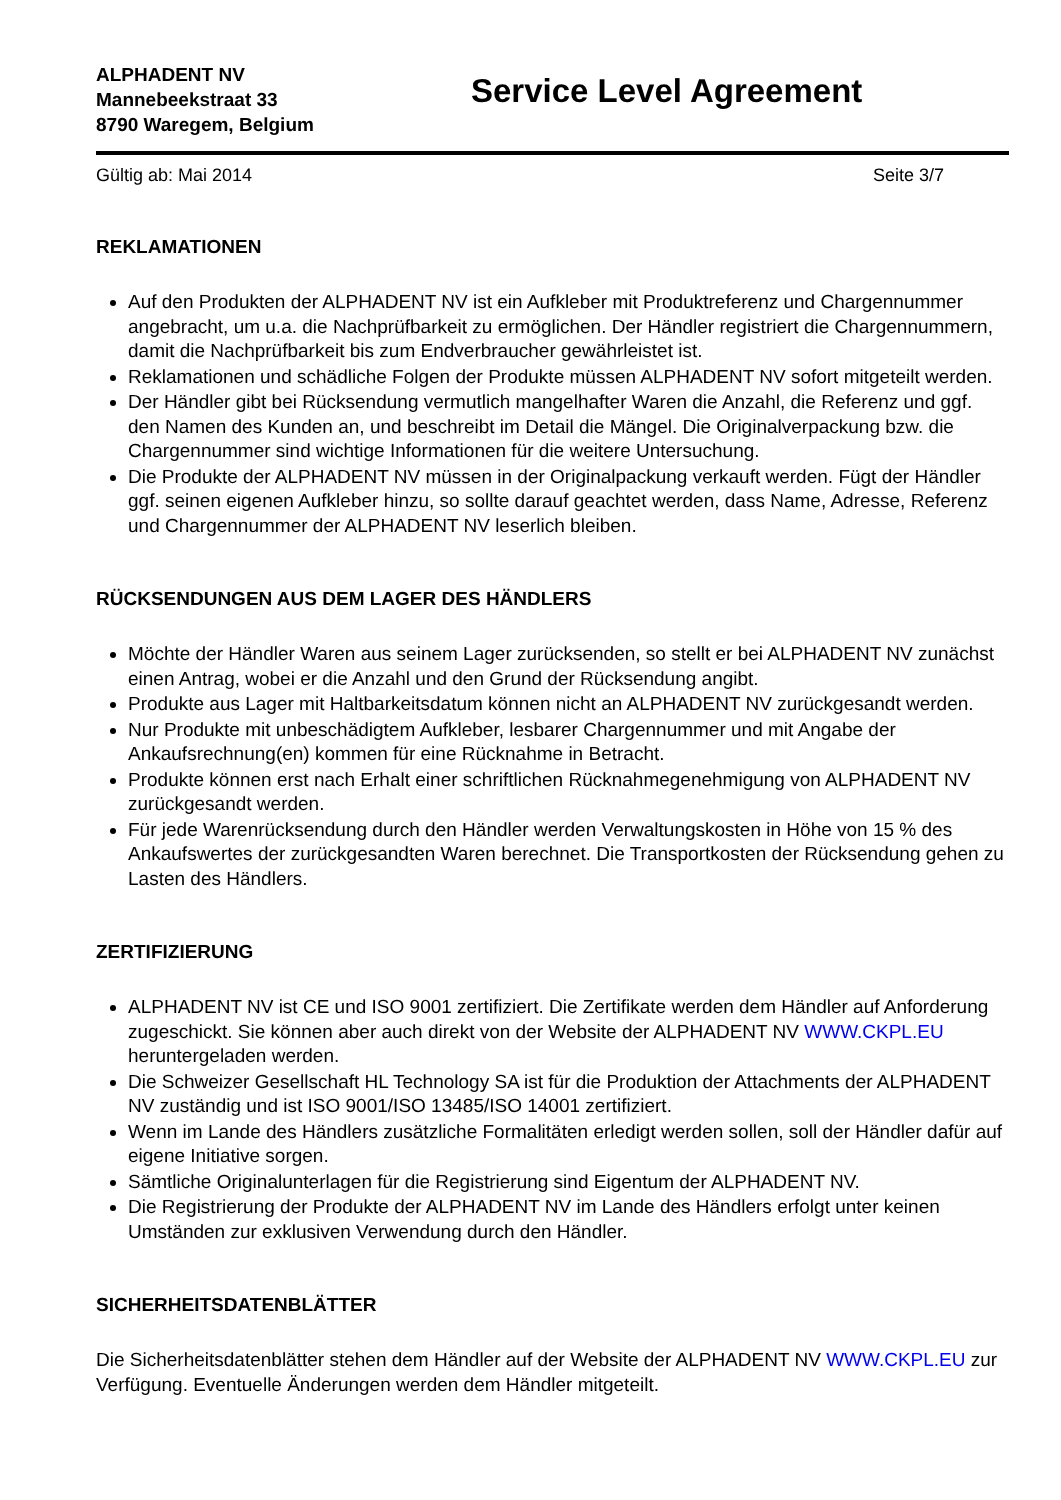ALPHADENT NV
Mannebeekstraat 33
8790 Waregem, Belgium
Service Level Agreement
Gültig ab: Mai 2014 Seite 3/7
REKLAMATIONEN
Auf den Produkten der ALPHADENT NV ist ein Aufkleber mit Produktreferenz und Chargennummer angebracht, um u.a. die Nachprüfbarkeit zu ermöglichen. Der Händler registriert die Chargennummern, damit die Nachprüfbarkeit bis zum Endverbraucher gewährleistet ist.
Reklamationen und schädliche Folgen der Produkte müssen ALPHADENT NV sofort mitgeteilt werden.
Der Händler gibt bei Rücksendung vermutlich mangelhafter Waren die Anzahl, die Referenz und ggf. den Namen des Kunden an, und beschreibt im Detail die Mängel. Die Originalverpackung bzw. die Chargennummer sind wichtige Informationen für die weitere Untersuchung.
Die Produkte der ALPHADENT NV müssen in der Originalpackung verkauft werden. Fügt der Händler ggf. seinen eigenen Aufkleber hinzu, so sollte darauf geachtet werden, dass Name, Adresse, Referenz und Chargennummer der ALPHADENT NV leserlich bleiben.
RÜCKSENDUNGEN AUS DEM LAGER DES HÄNDLERS
Möchte der Händler Waren aus seinem Lager zurücksenden, so stellt er bei ALPHADENT NV zunächst einen Antrag, wobei er die Anzahl und den Grund der Rücksendung angibt.
Produkte aus Lager mit Haltbarkeitsdatum können nicht an ALPHADENT NV zurückgesandt werden.
Nur Produkte mit unbeschädigtem Aufkleber, lesbarer Chargennummer und mit Angabe der Ankaufsrechnung(en) kommen für eine Rücknahme in Betracht.
Produkte können erst nach Erhalt einer schriftlichen Rücknahmegenehmigung von ALPHADENT NV zurückgesandt werden.
Für jede Warenrücksendung durch den Händler werden Verwaltungskosten in Höhe von 15 % des Ankaufswertes der zurückgesandten Waren berechnet. Die Transportkosten der Rücksendung gehen zu Lasten des Händlers.
ZERTIFIZIERUNG
ALPHADENT NV ist CE und ISO 9001 zertifiziert. Die Zertifikate werden dem Händler auf Anforderung zugeschickt. Sie können aber auch direkt von der Website der ALPHADENT NV WWW.CKPL.EU heruntergeladen werden.
Die Schweizer Gesellschaft HL Technology SA ist für die Produktion der Attachments der ALPHADENT NV zuständig und ist ISO 9001/ISO 13485/ISO 14001 zertifiziert.
Wenn im Lande des Händlers zusätzliche Formalitäten erledigt werden sollen, soll der Händler dafür auf eigene Initiative sorgen.
Sämtliche Originalunterlagen für die Registrierung sind Eigentum der ALPHADENT NV.
Die Registrierung der Produkte der ALPHADENT NV im Lande des Händlers erfolgt unter keinen Umständen zur exklusiven Verwendung durch den Händler.
SICHERHEITSDATENBLÄTTER
Die Sicherheitsdatenblätter stehen dem Händler auf der Website der ALPHADENT NV WWW.CKPL.EU zur Verfügung. Eventuelle Änderungen werden dem Händler mitgeteilt.